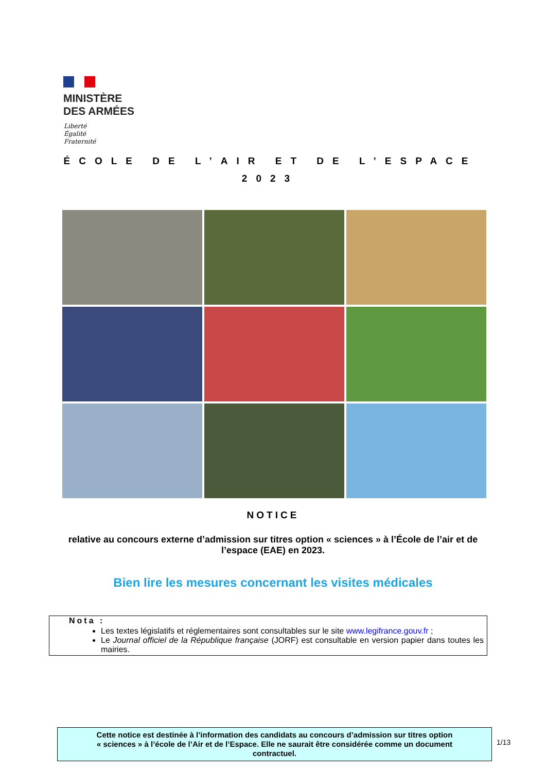MINISTÈRE
DES ARMÉES
Liberté
Égalité
Fraternité
ÉCOLE DE L’AIR ET DE L’ESPACE
2023
NOTICE
relative au concours externe d’admission sur titres option « sciences » à l’École de l’air et de l’espace (EAE) en 2023.
Bien lire les mesures concernant les visites médicales
Nota :
Les textes législatifs et réglementaires sont consultables sur le site www.legifrance.gouv.fr ;
Le Journal officiel de la République française (JORF) est consultable en version papier dans toutes les mairies.
Cette notice est destinée à l’information des candidats au concours d’admission sur titres option
« sciences » à l’école de l’Air et de l’Espace. Elle ne saurait être considérée comme un document
contractuel.
1/13